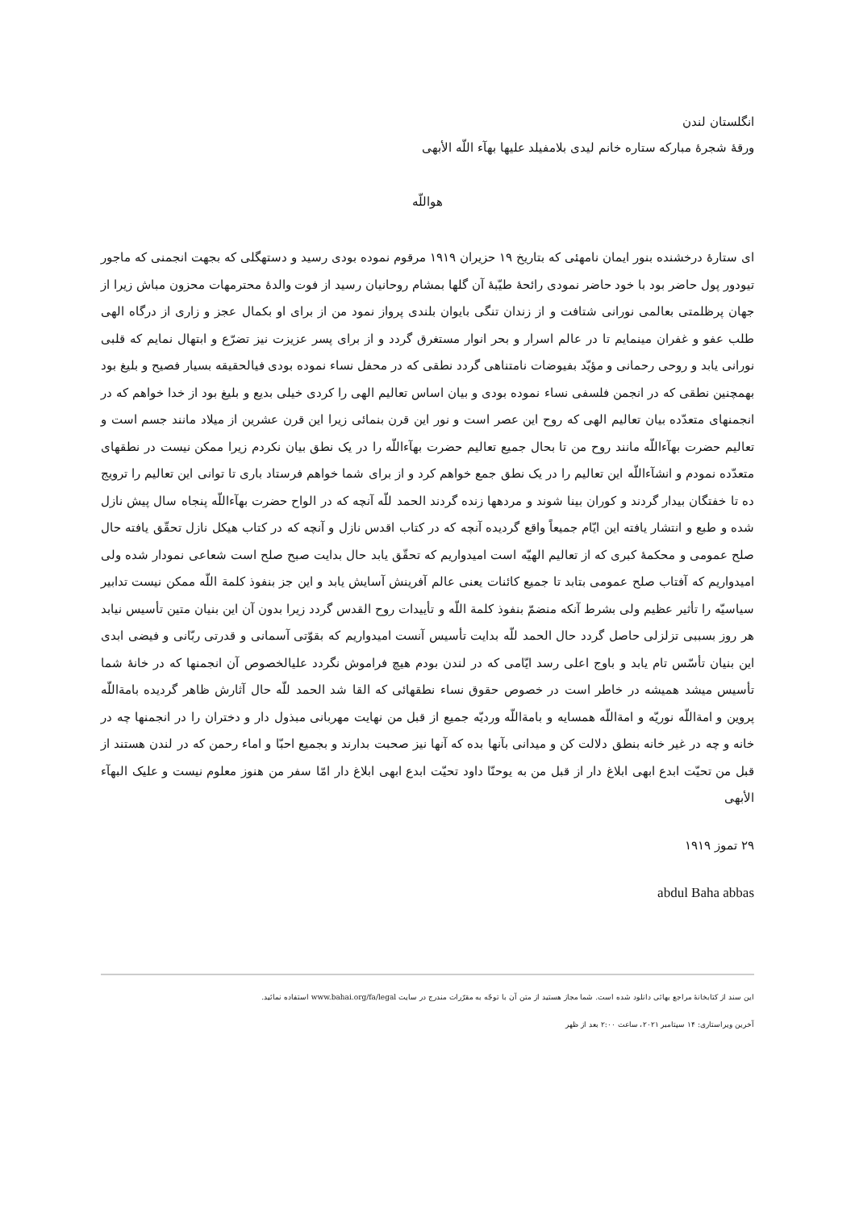انگلستان لندن
ورقهٔ شجرهٔ مبارکه ستاره خانم لیدی بلامفیلد علیها بهآء اللّه الأبهی
هواللّه
ای ستارهٔ درخشنده بنور ایمان نامهئی که بتاریخ ۱۹ حزیران ۱۹۱۹ مرقوم نموده بودی رسید و دستهگلی که بجهت انجمنی که ماجور تیودور پول حاضر بود با خود حاضر نمودی رائحهٔ طیّبهٔ آن گلها بمشام روحانیان رسید از فوت والدهٔ محترمهات محزون مباش زیرا از جهان پرظلمتی بعالمی نورانی شتافت و از زندان تنگی بایوان بلندی پرواز نمود من از برای او بکمال عجز و زاری از درگاه الهی طلب عفو و غفران مینمایم تا در عالم اسرار و بحر انوار مستغرق گردد و از برای پسر عزیزت نیز تضرّع و ابتهال نمایم که قلبی نورانی یابد و روحی رحمانی و مؤیّد بفیوضات نامتناهی گردد نطقی که در محفل نساء نموده بودی فیالحقیقه بسیار فصیح و بلیغ بود بهمچنین نطقی که در انجمن فلسفی نساء نموده بودی و بیان اساس تعالیم الهی را کردی خیلی بدیع و بلیغ بود از خدا خواهم که در انجمنهای متعدّده بیان تعالیم الهی که روح این عصر است و نور این قرن بنمائی زیرا این قرن عشرین از میلاد مانند جسم است و تعالیم حضرت بهآءاللّه مانند روح من تا بحال جمیع تعالیم حضرت بهآءاللّه را در یک نطق بیان نکردم زیرا ممکن نیست در نطقهای متعدّده نمودم و انشآءاللّه این تعالیم را در یک نطق جمع خواهم کرد و از برای شما خواهم فرستاد باری تا توانی این تعالیم را ترویج ده تا خفتگان بیدار گردند و کوران بینا شوند و مردهها زنده گردند الحمد للّه آنچه که در الواح حضرت بهآءاللّه پنجاه سال پیش نازل شده و طبع و انتشار یافته این ایّام جمیعاً واقع گردیده آنچه که در کتاب اقدس نازل و آنچه که در کتاب هیکل نازل تحقّق یافته حال صلح عمومی و محکمهٔ کبری که از تعالیم الهیّه است امیدواریم که تحقّق یابد حال بدایت صبح صلح است شعاعی نمودار شده ولی امیدواریم که آفتاب صلح عمومی بتابد تا جمیع کائنات یعنی عالم آفرینش آسایش یابد و این جز بنفوذ کلمة اللّه ممکن نیست تدابیر سیاسیّه را تأثیر عظیم ولی بشرط آنکه منضمّ بنفوذ کلمة اللّه و تأییدات روح القدس گردد زیرا بدون آن این بنیان متین تأسیس نیابد هر روز بسببی تزلزلی حاصل گردد حال الحمد للّه بدایت تأسیس آنست امیدواریم که بقوّتی آسمانی و قدرتی ربّانی و فیضی ابدی این بنیان تأسّس تام یابد و باوج اعلی رسد ایّامی که در لندن بودم هیچ فراموش نگردد علیالخصوص آن انجمنها که در خانهٔ شما تأسیس میشد همیشه در خاطر است در خصوص حقوق نساء نطقهائی که القا شد الحمد للّه حال آثارش ظاهر گردیده بامةاللّه پروین و امةاللّه نوریّه و امةاللّه همسایه و بامةاللّه وردیّه جمیع از قبل من نهایت مهربانی مبذول دار و دختران را در انجمنها چه در خانه و چه در غیر خانه بنطق دلالت کن و میدانی بآنها بده که آنها نیز صحبت بدارند و بجمیع احبّا و اماء رحمن که در لندن هستند از قبل من تحیّت ابدع ابهی ابلاغ دار از قبل من به یوحنّا داود تحیّت ابدع ابهی ابلاغ دار امّا سفر من هنوز معلوم نیست و علیک البهآء الأبهی
۲۹ تموز ۱۹۱۹
abdul Baha abbas
این سند از کتابخانهٔ مراجع بهائی دانلود شده است. شما مجاز هستید از متن آن با توجّه به مقرّرات مندرج در سایت www.bahai.org/fa/legal استفاده نمائید.
آخرین ویراستاری: ۱۴ سپتامبر ۲۰۲۱، ساعت ۲:۰۰ بعد از ظهر